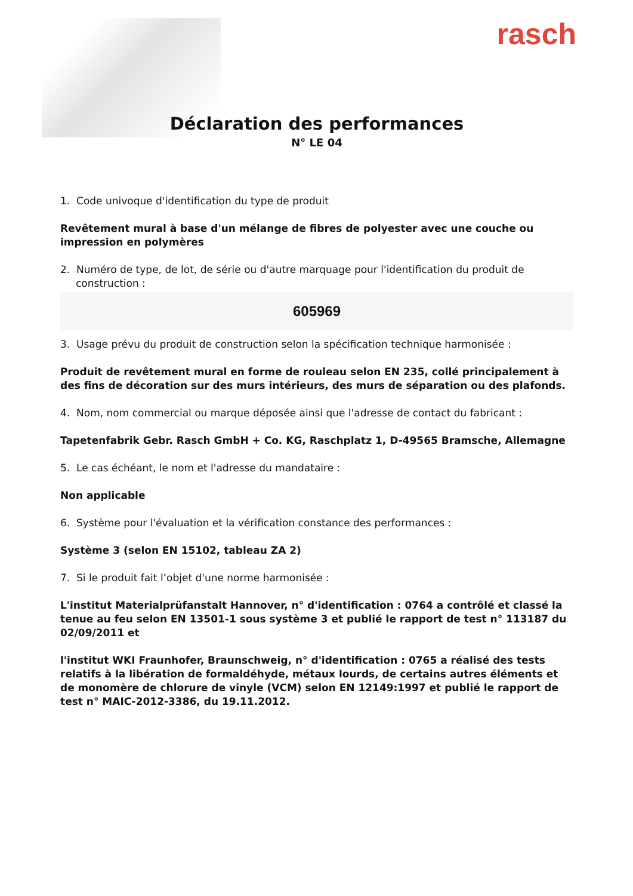rasch
Déclaration des performances
N° LE 04
1. Code univoque d'identification du type de produit
Revêtement mural à base d'un mélange de fibres de polyester avec une couche ou impression en polymères
2. Numéro de type, de lot, de série ou d'autre marquage pour l'identification du produit de construction :
605969
3. Usage prévu du produit de construction selon la spécification technique harmonisée :
Produit de revêtement mural en forme de rouleau selon EN 235, collé principalement à des fins de décoration sur des murs intérieurs, des murs de séparation ou des plafonds.
4. Nom, nom commercial ou marque déposée ainsi que l'adresse de contact du fabricant :
Tapetenfabrik Gebr. Rasch GmbH + Co. KG, Raschplatz 1, D-49565 Bramsche, Allemagne
5. Le cas échéant, le nom et l'adresse du mandataire :
Non applicable
6. Système pour l'évaluation et la vérification constance des performances :
Système 3 (selon EN 15102, tableau ZA 2)
7. Si le produit fait l’objet d'une norme harmonisée :
L'institut Materialprüfanstalt Hannover, n° d'identification : 0764 a contrôlé et classé la tenue au feu selon EN 13501-1 sous système 3 et publié le rapport de test n° 113187 du 02/09/2011 et
l'institut WKI Fraunhofer, Braunschweig, n° d'identification : 0765 a réalisé des tests relatifs à la libération de formaldéhyde, métaux lourds, de certains autres éléments et de monomère de chlorure de vinyle (VCM) selon EN 12149:1997 et publié le rapport de test n° MAIC-2012-3386, du 19.11.2012.